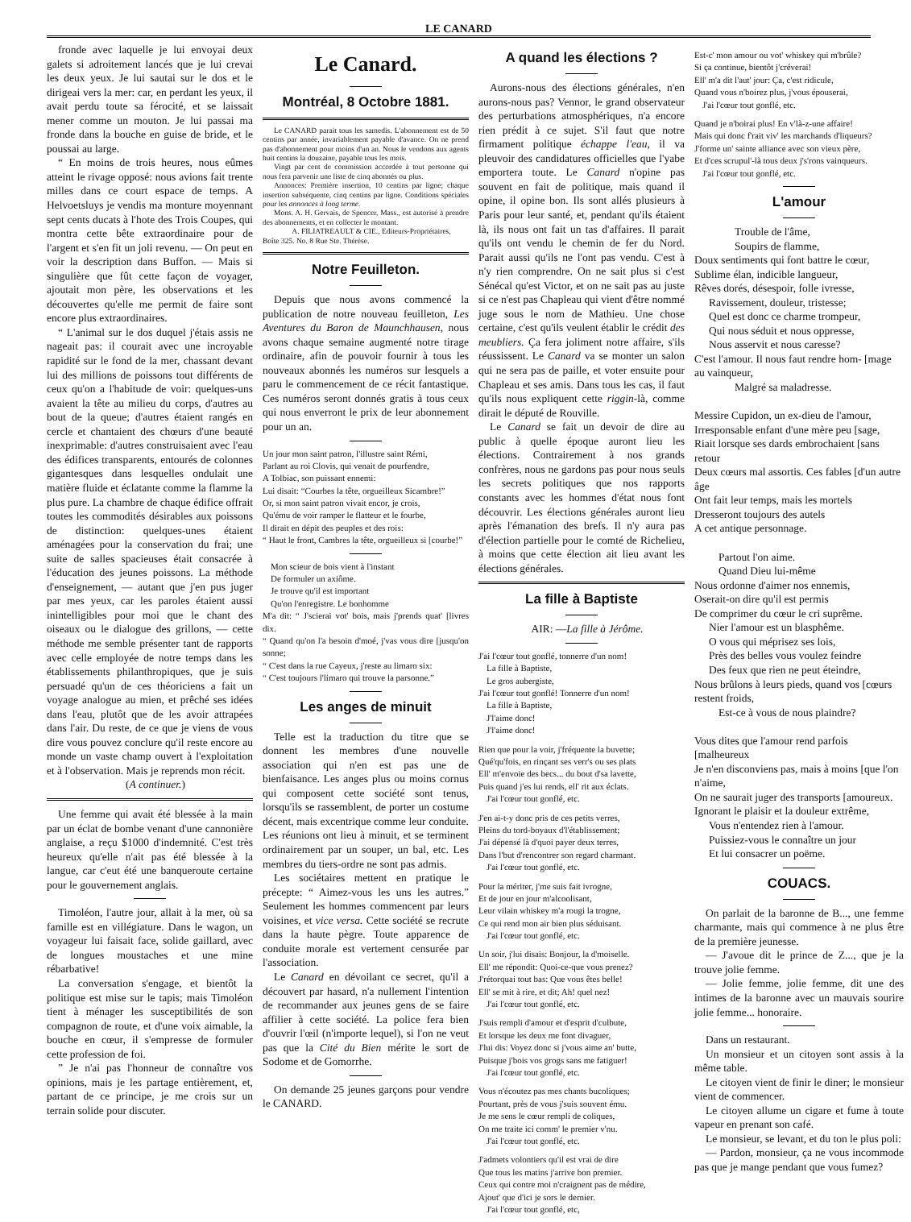LE CANARD
fronde avec laquelle je lui envoyai deux galets si adroitement lancés que je lui crevai les deux yeux. Je lui sautai sur le dos et le dirigeai vers la mer: car, en perdant les yeux, il avait perdu toute sa férocité, et se laissait mener comme un mouton. Je lui passai ma fronde dans la bouche en guise de bride, et le poussai au large.
“ En moins de trois heures, nous eûmes atteint le rivage opposé: nous avions fait trente milles dans ce court espace de temps. A Helvoetsluys je vendis ma monture moyennant sept cents ducats à l'hote des Trois Coupes, qui montra cette bête extraordinaire pour de l'argent et s'en fit un joli revenu. — On peut en voir la description dans Buffon. — Mais si singulière que fût cette façon de voyager, ajoutait mon père, les observations et les découvertes qu'elle me permit de faire sont encore plus extraordinaires.
“ L'animal sur le dos duquel j'étais assis ne nageait pas: il courait avec une incroyable rapidité sur le fond de la mer, chassant devant lui des millions de poissons tout différents de ceux qu'on a l'habitude de voir: quelques-uns avaient la tête au milieu du corps, d'autres au bout de la queue; d'autres étaient rangés en cercle et chantaient des chœurs d'une beauté inexprimable: d'autres construisaient avec l'eau des édifices transparents, entourés de colonnes gigantesques dans lesquelles ondulait une matière fluide et éclatante comme la flamme la plus pure. La chambre de chaque édifice offrait toutes les commodités désirables aux poissons de distinction: quelques-unes étaient aménagées pour la conservation du frai; une suite de salles spacieuses était consacrée à l'éducation des jeunes poissons. La méthode d'enseignement, — autant que j'en pus juger par mes yeux, car les paroles étaient aussi inintelligibles pour moi que le chant des oiseaux ou le dialogue des grillons, — cette méthode me semble présenter tant de rapports avec celle employée de notre temps dans les établissements philanthropiques, que je suis persuadé qu'un de ces théoriciens a fait un voyage analogue au mien, et prêché ses idées dans l'eau, plutôt que de les avoir attrapées dans l'air. Du reste, de ce que je viens de vous dire vous pouvez conclure qu'il reste encore au monde un vaste champ ouvert à l'exploitation et à l'observation. Mais je reprends mon récit.
(A continuer.)
Une femme qui avait été blessée à la main par un éclat de bombe venant d'une cannonière anglaise, a reçu $1000 d'indemnité. C'est très heureux qu'elle n'ait pas été blessée à la langue, car c'eut été une banqueroute certaine pour le gouvernement anglais.
Timoléon, l'autre jour, allait à la mer, où sa famille est en villégiature. Dans le wagon, un voyageur lui faisait face, solide gaillard, avec de longues moustaches et une mine rébarbative!
La conversation s'engage, et bientôt la politique est mise sur le tapis; mais Timoléon tient à ménager les susceptibilités de son compagnon de route, et d'une voix aimable, la bouche en cœur, il s'empresse de formuler cette profession de foi.
” Je n'ai pas l'honneur de connaître vos opinions, mais je les partage entièrement, et, partant de ce principe, je me crois sur un terrain solide pour discuter.
Le Canard.
Montréal, 8 Octobre 1881.
Le CANARD parait tous les samedis. L'abonnement est de 50 centins par année, invariablement payable d'avance. On ne prend pas d'abonnement pour moins d'un an. Nous le vendons aux agents huit centins la douzaine, payable tous les mois.
Vingt par cent de commission accordée à tout personne qui nous fera parvenir une liste de cinq abonnés ou plus.
Annonces: Première insertion, 10 centins par ligne; chaque insertion subséquente, cinq centins par ligne. Conditions spéciales pour les annonces à long terme.
Mons. A. H. Gervais, de Spencer, Mass., est autorisé à prendre des abonnements, et en collecter le montant.
A. FILIATREAULT & CIE., Editeurs-Propriétaires,
Boîte 325. No. 8 Rue Ste. Thérèse.
Notre Feuilleton.
Depuis que nous avons commencé la publication de notre nouveau feuilleton, Les Aventures du Baron de Maunchhausen, nous avons chaque semaine augmenté notre tirage ordinaire, afin de pouvoir fournir à tous les nouveaux abonnés les numéros sur lesquels a paru le commencement de ce récit fantastique. Ces numéros seront donnés gratis à tous ceux qui nous enverront le prix de leur abonnement pour un an.
Un jour mon saint patron, l'illustre saint Rémi,
Parlant au roi Clovis, qui venait de pourfendre,
A Tolbiac, son puissant ennemi:
Lui disait: “Courbes la tête, orgueilleux Sicambre!”
Or, si mon saint patron vivait encor, je crois,
Qu'ému de voir ramper le flatteur et le fourbe,
Il dirait en dépit des peuples et des rois:
“ Haut le front, Cambres la tête, orgueilleux si [courbe!”
Mon scieur de bois vient à l'instant
De formuler un axiôme.
Je trouve qu'il est important
Qu'on l'enregistre. Le bonhomme
M'a dit: “ J'scierai vot' bois, mais j'prends quat' [livres dix.
“ Quand qu'on l'a besoin d'moé, j'vas vous dire [jusqu'on sonne;
“ C'est dans la rue Cayeux, j'reste au limaro six:
“ C'est toujours l'limaro qui trouve la parsonne.”
Les anges de minuit
Telle est la traduction du titre que se donnent les membres d'une nouvelle association qui n'en est pas une de bienfaisance. Les anges plus ou moins cornus qui composent cette société sont tenus, lorsqu'ils se rassemblent, de porter un costume décent, mais excentrique comme leur conduite. Les réunions ont lieu à minuit, et se terminent ordinairement par un souper, un bal, etc. Les membres du tiers-ordre ne sont pas admis.
Les sociétaires mettent en pratique le précepte: “ Aimez-vous les uns les autres.” Seulement les hommes commencent par leurs voisines, et vice versa. Cette société se recrute dans la haute pègre. Toute apparence de conduite morale est vertement censurée par l'association.
Le Canard en dévoilant ce secret, qu'il a découvert par hasard, n'a nullement l'intention de recommander aux jeunes gens de se faire affilier à cette société. La police fera bien d'ouvrir l'œil (n'importe lequel), si l'on ne veut pas que la Cité du Bien mérite le sort de Sodome et de Gomorrhe.
On demande 25 jeunes garçons pour vendre le CANARD.
A quand les élections ?
Aurons-nous des élections générales, n'en aurons-nous pas? Vennor, le grand observateur des perturbations atmosphériques, n'a encore rien prédit à ce sujet. S'il faut que notre firmament politique échappe l'eau, il va pleuvoir des candidatures officielles que l'yabe emportera toute. Le Canard n'opine pas souvent en fait de politique, mais quand il opine, il opine bon. Ils sont allés plusieurs à Paris pour leur santé, et, pendant qu'ils étaient là, ils nous ont fait un tas d'affaires. Il parait qu'ils ont vendu le chemin de fer du Nord. Parait aussi qu'ils ne l'ont pas vendu. C'est à n'y rien comprendre. On ne sait plus si c'est Sénécal qu'est Victor, et on ne sait pas au juste si ce n'est pas Chapleau qui vient d'être nommé juge sous le nom de Mathieu. Une chose certaine, c'est qu'ils veulent établir le crédit des meubliers. Ça fera joliment notre affaire, s'ils réussissent. Le Canard va se monter un salon qui ne sera pas de paille, et voter ensuite pour Chapleau et ses amis. Dans tous les cas, il faut qu'ils nous expliquent cette riggin-là, comme dirait le député de Rouville.
Le Canard se fait un devoir de dire au public à quelle époque auront lieu les élections. Contrairement à nos grands confrères, nous ne gardons pas pour nous seuls les secrets politiques que nos rapports constants avec les hommes d'état nous font découvrir. Les élections générales auront lieu après l'émanation des brefs. Il n'y aura pas d'élection partielle pour le comté de Richelieu, à moins que cette élection ait lieu avant les élections générales.
La fille à Baptiste
AIR: —La fille à Jérôme.
J'ai l'cœur tout gonflé, tonnerre d'un nom!
La fille à Baptiste,
Le gros aubergiste,
J'ai l'cœur tout gonflé! Tonnerre d'un nom!
La fille à Baptiste,
J'l'aime donc!
J'l'aime donc!
Rien que pour la voir, j'fréquente la buvette;
Qué'qu'fois, en rinçant ses verr's ou ses plats
Ell' m'envoie des becs... du bout d'sa lavette,
Puis quand j'es lui rends, ell' rit aux éclats.
J'ai l'cœur tout gonflé, etc.
J'en ai-t-y donc pris de ces petits verres,
Pleins du tord-boyaux d'l'établissement;
J'ai dépensé là d'quoi payer deux terres,
Dans l'but d'rencontrer son regard charmant.
J'ai l'cœur tout gonflé, etc.
Pour la mériter, j'me suis fait ivrogne,
Et de jour en jour m'alcoolisant,
Leur vilain whiskey m'a rougi la trogne,
Ce qui rend mon air bien plus séduisant.
J'ai l'cœur tout gonflé, etc.
Un soir, j'lui disais: Bonjour, la d'moiselle.
Ell' me répondit: Quoi-ce-que vous prenez?
J'rétorquai tout bas: Que vous êtes belle!
Ell' se mit à rire, et dit; Ah! quel nez!
J'ai l'cœur tout gonflé, etc.
J'suis rempli d'amour et d'esprit d'culbute,
Et lorsque les deux me font divaguer,
J'lui dis: Voyez donc si j'vous aime an' butte,
Puisque j'bois vos grogs sans me fatiguer!
J'ai l'cœur tout gonflé, etc.
Vous n'écoutez pas mes chants bucoliques;
Pourtant, près de vous j'suis souvent ému.
Je me sens le cœur rempli de coliques,
On me traite ici comm' le premier v'nu.
J'ai l'cœur tout gonflé, etc.
J'admets volontiers qu'il est vrai de dire
Que tous les matins j'arrive bon premier.
Ceux qui contre moi n'craignent pas de médire,
Ajout' que d'ici je sors le dernier.
J'ai l'cœur tout gonflé, etc,
Est-c' mon amour ou vot' whiskey qui m'brûle?
Si ça continue, bientôt j'créverai!
Ell' m'a dit l'aut' jour: Ça, c'est ridicule,
Quand vous n'boirez plus, j'vous épouserai,
J'ai l'cœur tout gonflé, etc.
Quand je n'boirai plus! En v'là-z-une affaire!
Mais qui donc f'rait viv' les marchands d'liqueurs?
J'forme un' sainte alliance avec son vieux père,
Et d'ces scrupul'-là tous deux j's'rons vainqueurs.
J'ai l'cœur tout gonflé, etc.
L'amour
Trouble de l'âme,
Soupirs de flamme,
Doux sentiments qui font battre le cœur,
Sublime élan, indicible langueur,
Rêves dorés, désespoir, folle ivresse,
Ravissement, douleur, tristesse;
Quel est donc ce charme trompeur,
Qui nous séduit et nous oppresse,
Nous asservit et nous caresse?
C'est l'amour. Il nous faut rendre hom- [mage au vainqueur,
Malgré sa maladresse.
Messire Cupidon, un ex-dieu de l'amour,
Irresponsable enfant d'une mère peu [sage,
Riait lorsque ses dards embrochaient [sans retour
Deux cœurs mal assortis. Ces fables [d'un autre âge
Ont fait leur temps, mais les mortels
Dresseront toujours des autels
A cet antique personnage.
Partout l'on aime.
Quand Dieu lui-même
Nous ordonne d'aimer nos ennemis,
Oserait-on dire qu'il est permis
De comprimer du cœur le cri suprême.
Nier l'amour est un blasphême.
O vous qui méprisez ses lois,
Près des belles vous voulez feindre
Des feux que rien ne peut éteindre,
Nous brûlons à leurs pieds, quand vos [cœurs restent froids,
Est-ce à vous de nous plaindre?
Vous dites que l'amour rend parfois [malheureux
Je n'en disconviens pas, mais à moins [que l'on n'aime,
On ne saurait juger des transports [amoureux.
Ignorant le plaisir et la douleur extrême,
Vous n'entendez rien à l'amour.
Puissiez-vous le connaître un jour
Et lui consacrer un poëme.
COUACS.
On parlait de la baronne de B..., une femme charmante, mais qui commence à ne plus être de la première jeunesse.
— J'avoue dit le prince de Z..., que je la trouve jolie femme.
— Jolie femme, jolie femme, dit une des intimes de la baronne avec un mauvais sourire jolie femme... honoraire.
Dans un restaurant.
Un monsieur et un citoyen sont assis à la même table.
Le citoyen vient de finir le diner; le monsieur vient de commencer.
Le citoyen allume un cigare et fume à toute vapeur en prenant son café.
Le monsieur, se levant, et du ton le plus poli:
— Pardon, monsieur, ça ne vous incommode pas que je mange pendant que vous fumez?